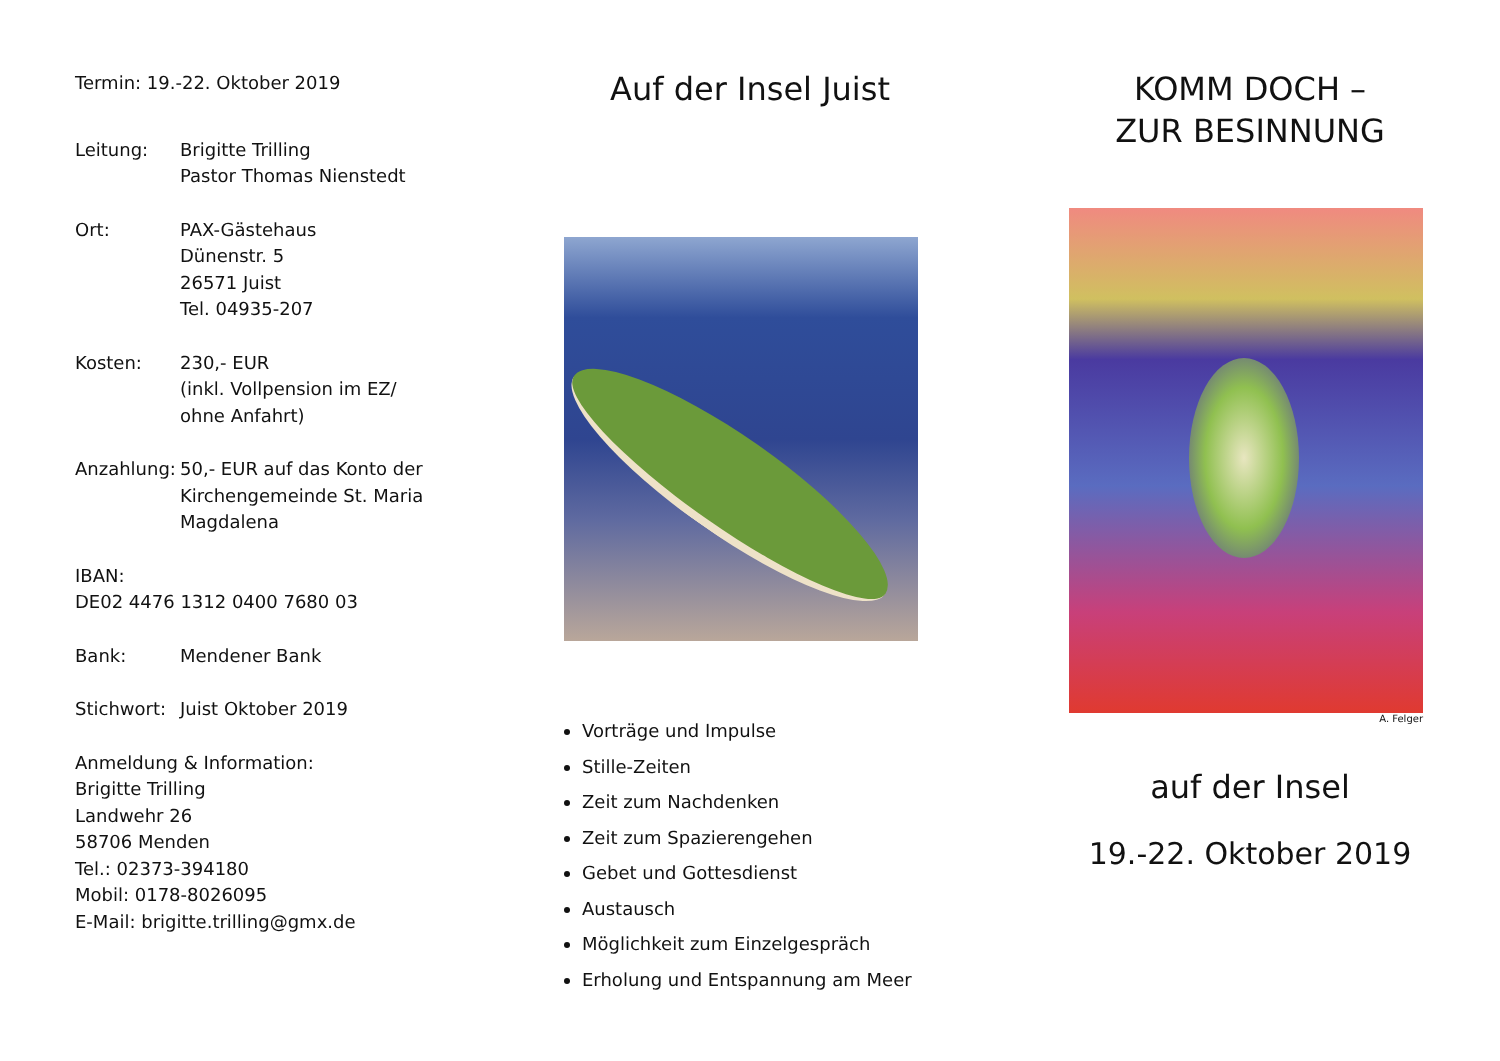Termin: 19.-22. Oktober 2019
Leitung: Brigitte Trilling
Pastor Thomas Nienstedt
Ort: PAX-Gästehaus
Dünenstr. 5
26571 Juist
Tel. 04935-207
Kosten: 230,- EUR
(inkl. Vollpension im EZ/
ohne Anfahrt)
Anzahlung: 50,- EUR auf das Konto der
Kirchengemeinde St. Maria
Magdalena
IBAN:
DE02 4476 1312 0400 7680 03
Bank: Mendener Bank
Stichwort: Juist Oktober 2019
Anmeldung & Information:
Brigitte Trilling
Landwehr 26
58706 Menden
Tel.: 02373-394180
Mobil: 0178-8026095
E-Mail: brigitte.trilling@gmx.de
Auf der Insel Juist
Vorträge und Impulse
Stille-Zeiten
Zeit zum Nachdenken
Zeit zum Spazierengehen
Gebet und Gottesdienst
Austausch
Möglichkeit zum Einzelgespräch
Erholung und Entspannung am Meer
KOMM DOCH –
ZUR BESINNUNG
A. Felger
auf der Insel
19.-22. Oktober 2019